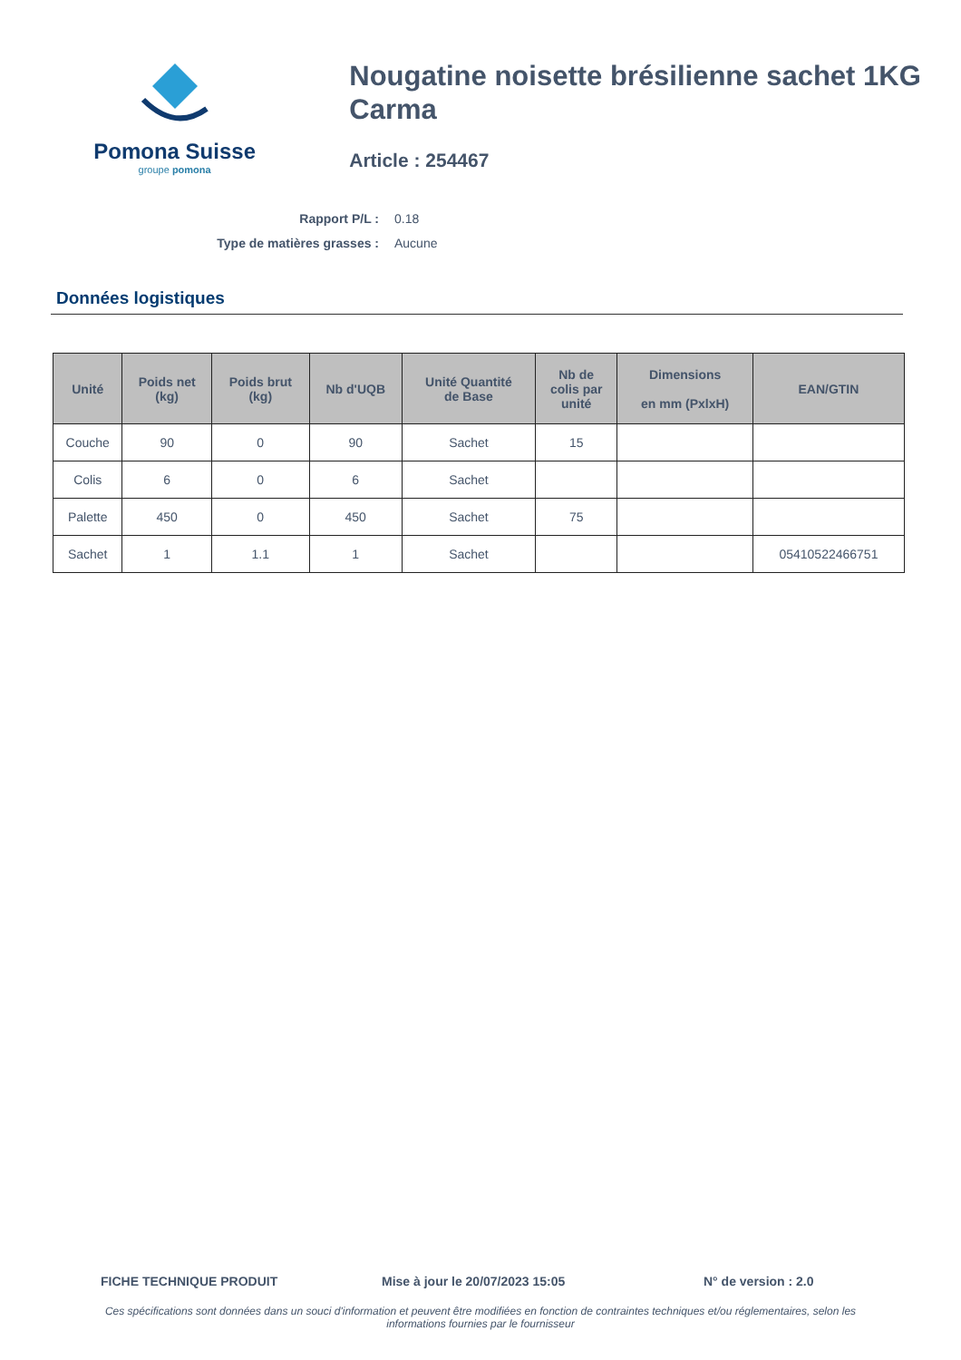Pomona Suisse
groupe pomona
Nougatine noisette brésilienne sachet 1KG Carma
Article : 254467
Rapport P/L : 0.18
Type de matières grasses : Aucune
Données logistiques
| Unité | Poids net (kg) | Poids brut (kg) | Nb d'UQB | Unité Quantité de Base | Nb de colis par unité | Dimensions en mm (PxlxH) | EAN/GTIN |
| --- | --- | --- | --- | --- | --- | --- | --- |
| Couche | 90 | 0 | 90 | Sachet | 15 | | |
| Colis | 6 | 0 | 6 | Sachet | | | |
| Palette | 450 | 0 | 450 | Sachet | 75 | | |
| Sachet | 1 | 1.1 | 1 | Sachet | | | 05410522466751 |
FICHE TECHNIQUE PRODUIT Mise à jour le 20/07/2023 15:05 N° de version : 2.0
Ces spécifications sont données dans un souci d'information et peuvent être modifiées en fonction de contraintes techniques et/ou réglementaires, selon les informations fournies par le fournisseur